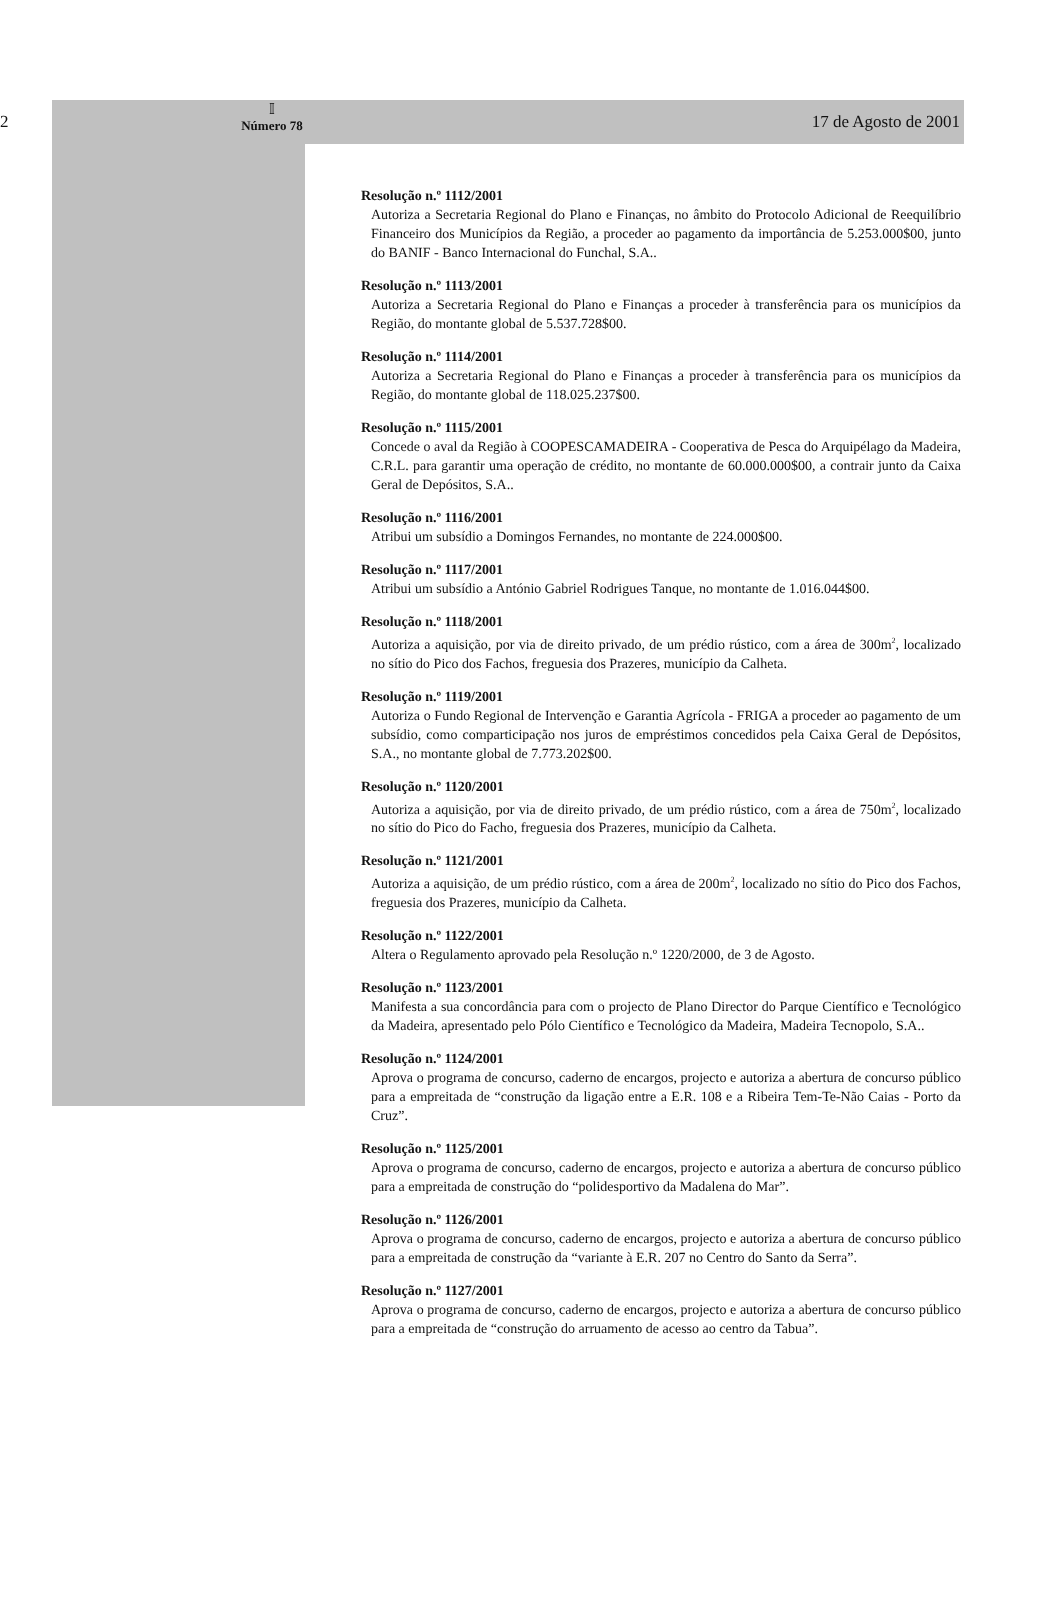2
𝕀
Número 78
17 de Agosto de 2001
Resolução n.º 1112/2001
Autoriza a Secretaria Regional do Plano e Finanças, no âmbito do Protocolo Adicional de Reequilíbrio Financeiro dos Municípios da Região, a proceder ao pagamento da importância de 5.253.000$00, junto do BANIF - Banco Internacional do Funchal, S.A..
Resolução n.º 1113/2001
Autoriza a Secretaria Regional do Plano e Finanças a proceder à transferência para os municípios da Região, do montante global de 5.537.728$00.
Resolução n.º 1114/2001
Autoriza a Secretaria Regional do Plano e Finanças a proceder à transferência para os municípios da Região, do montante global de 118.025.237$00.
Resolução n.º 1115/2001
Concede o aval da Região à COOPESCAMADEIRA - Cooperativa de Pesca do Arquipélago da Madeira, C.R.L. para garantir uma operação de crédito, no montante de 60.000.000$00, a contrair junto da Caixa Geral de Depósitos, S.A..
Resolução n.º 1116/2001
Atribui um subsídio a Domingos Fernandes, no montante de 224.000$00.
Resolução n.º 1117/2001
Atribui um subsídio a António Gabriel Rodrigues Tanque, no montante de 1.016.044$00.
Resolução n.º 1118/2001
Autoriza a aquisição, por via de direito privado, de um prédio rústico, com a área de 300m<sup>2</sup>, localizado no sítio do Pico dos Fachos, freguesia dos Prazeres, município da Calheta.
Resolução n.º 1119/2001
Autoriza o Fundo Regional de Intervenção e Garantia Agrícola - FRIGA a proceder ao pagamento de um subsídio, como comparticipação nos juros de empréstimos concedidos pela Caixa Geral de Depósitos, S.A., no montante global de 7.773.202$00.
Resolução n.º 1120/2001
Autoriza a aquisição, por via de direito privado, de um prédio rústico, com a área de 750m<sup>2</sup>, localizado no sítio do Pico do Facho, freguesia dos Prazeres, município da Calheta.
Resolução n.º 1121/2001
Autoriza a aquisição, de um prédio rústico, com a área de 200m<sup>2</sup>, localizado no sítio do Pico dos Fachos, freguesia dos Prazeres, município da Calheta.
Resolução n.º 1122/2001
Altera o Regulamento aprovado pela Resolução n.º 1220/2000, de 3 de Agosto.
Resolução n.º 1123/2001
Manifesta a sua concordância para com o projecto de Plano Director do Parque Científico e Tecnológico da Madeira, apresentado pelo Pólo Científico e Tecnológico da Madeira, Madeira Tecnopolo, S.A..
Resolução n.º 1124/2001
Aprova o programa de concurso, caderno de encargos, projecto e autoriza a abertura de concurso público para a empreitada de “construção da ligação entre a E.R. 108 e a Ribeira Tem-Te-Não Caias - Porto da Cruz”.
Resolução n.º 1125/2001
Aprova o programa de concurso, caderno de encargos, projecto e autoriza a abertura de concurso público para a empreitada de construção do “polidesportivo da Madalena do Mar”.
Resolução n.º 1126/2001
Aprova o programa de concurso, caderno de encargos, projecto e autoriza a abertura de concurso público para a empreitada de construção da “variante à E.R. 207 no Centro do Santo da Serra”.
Resolução n.º 1127/2001
Aprova o programa de concurso, caderno de encargos, projecto e autoriza a abertura de concurso público para a empreitada de “construção do arruamento de acesso ao centro da Tabua”.